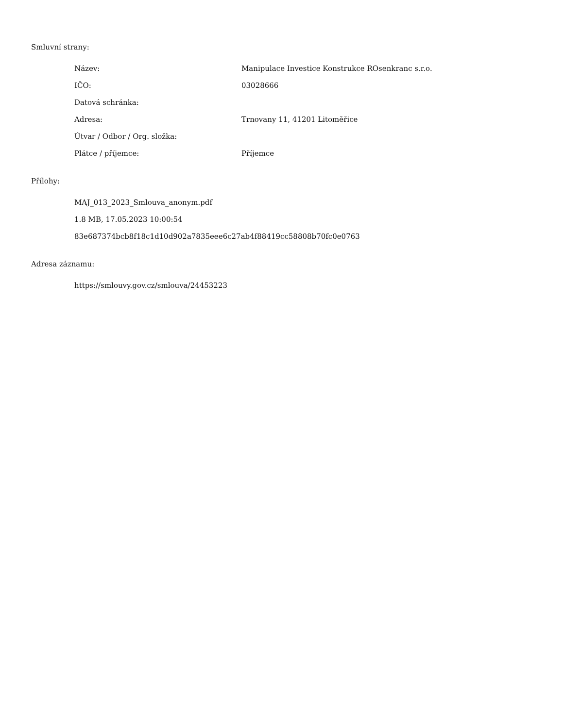Smluvní strany:
| Název: | Manipulace Investice Konstrukce ROsenkranc s.r.o. |
| IČO: | 03028666 |
| Datová schránka: | |
| Adresa: | Trnovany 11, 41201 Litoměřice |
| Útvar / Odbor / Org. složka: | |
| Plátce / příjemce: | Příjemce |
Přílohy:
MAJ_013_2023_Smlouva_anonym.pdf
1.8 MB, 17.05.2023 10:00:54
83e687374bcb8f18c1d10d902a7835eee6c27ab4f88419cc58808b70fc0e0763
Adresa záznamu:
https://smlouvy.gov.cz/smlouva/24453223